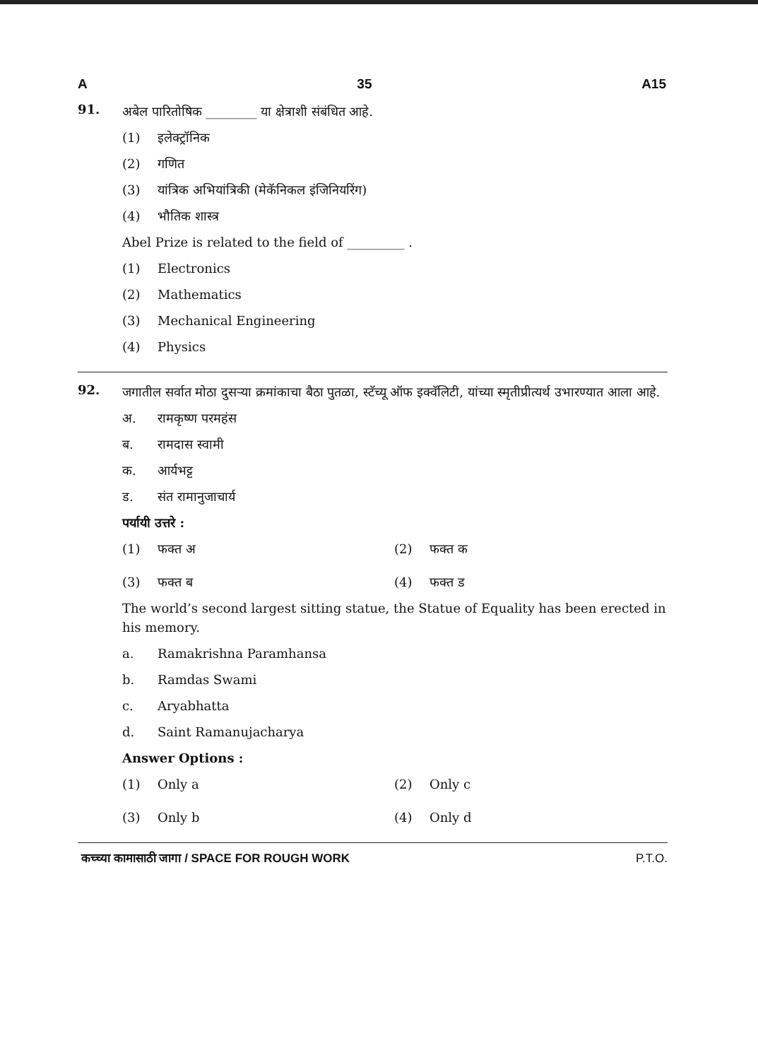A 35 A15
91.
अबेल पारितोषिक ________ या क्षेत्राशी संबंधित आहे.
(1) इलेक्ट्रॉनिक
(2) गणित
(3) यांत्रिक अभियांत्रिकी (मेकॅनिकल इंजिनियरिंग)
(4) भौतिक शास्त्र
Abel Prize is related to the field of _________ .
(1) Electronics
(2) Mathematics
(3) Mechanical Engineering
(4) Physics
92.
जगातील सर्वात मोठा दुसऱ्या क्रमांकाचा बैठा पुतळा, स्टॅच्यू ऑफ इक्वॅलिटी, यांच्या स्मृतीप्रीत्यर्थ उभारण्यात आला आहे.
अ. रामकृष्ण परमहंस
ब. रामदास स्वामी
क. आर्यभट्ट
ड. संत रामानुजाचार्य
पर्यायी उत्तरे :
(1) फक्त अ (2) फक्त क
(3) फक्त ब (4) फक्त ड
The world’s second largest sitting statue, the Statue of Equality has been erected in his memory.
a. Ramakrishna Paramhansa
b. Ramdas Swami
c. Aryabhatta
d. Saint Ramanujacharya
Answer Options :
(1) Only a (2) Only c
(3) Only b (4) Only d
कच्च्या कामासाठी जागा / SPACE FOR ROUGH WORK P.T.O.